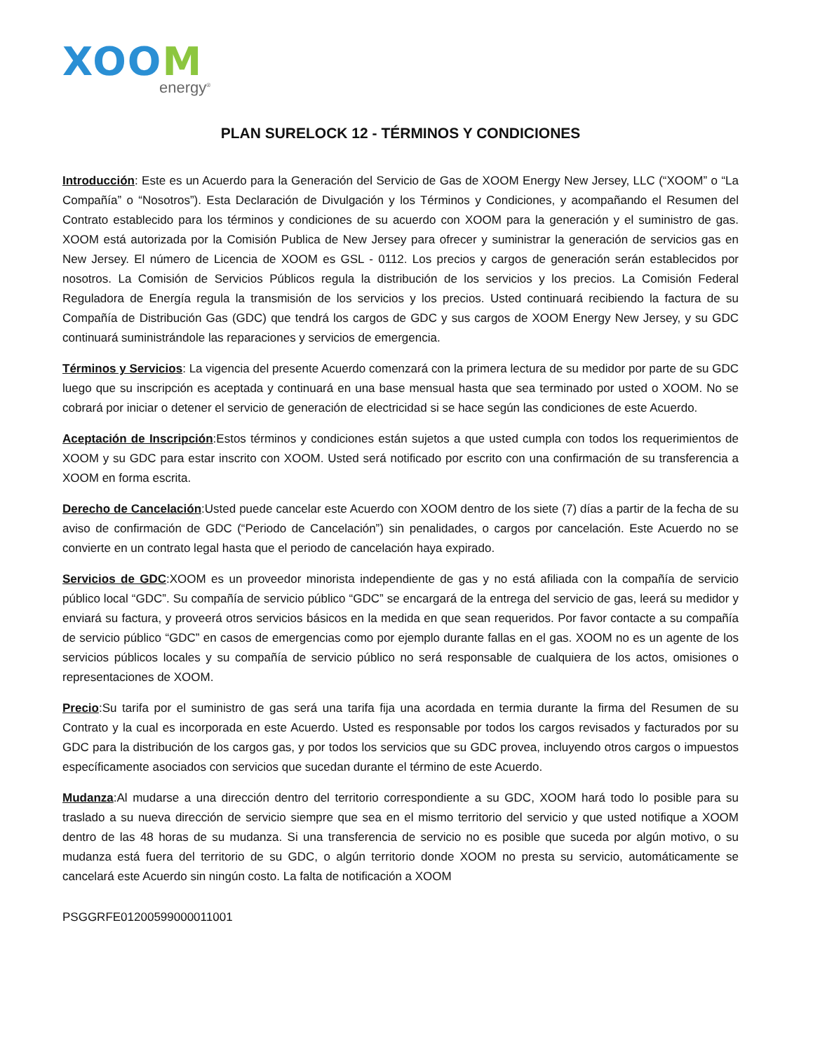XOOM
energy<sup>®</sup>
PLAN SURELOCK 12 - TÉRMINOS Y CONDICIONES
Introducción: Este es un Acuerdo para la Generación del Servicio de Gas de XOOM Energy New Jersey, LLC (“XOOM” o “La Compañía” o “Nosotros”). Esta Declaración de Divulgación y los Términos y Condiciones, y acompañando el Resumen del Contrato establecido para los términos y condiciones de su acuerdo con XOOM para la generación y el suministro de gas. XOOM está autorizada por la Comisión Publica de New Jersey para ofrecer y suministrar la generación de servicios gas en New Jersey. El número de Licencia de XOOM es GSL - 0112. Los precios y cargos de generación serán establecidos por nosotros. La Comisión de Servicios Públicos regula la distribución de los servicios y los precios. La Comisión Federal Reguladora de Energía regula la transmisión de los servicios y los precios. Usted continuará recibiendo la factura de su Compañía de Distribución Gas (GDC) que tendrá los cargos de GDC y sus cargos de XOOM Energy New Jersey, y su GDC continuará suministrándole las reparaciones y servicios de emergencia.
Términos y Servicios: La vigencia del presente Acuerdo comenzará con la primera lectura de su medidor por parte de su GDC luego que su inscripción es aceptada y continuará en una base mensual hasta que sea terminado por usted o XOOM. No se cobrará por iniciar o detener el servicio de generación de electricidad si se hace según las condiciones de este Acuerdo.
Aceptación de Inscripción:Estos términos y condiciones están sujetos a que usted cumpla con todos los requerimientos de XOOM y su GDC para estar inscrito con XOOM. Usted será notificado por escrito con una confirmación de su transferencia a XOOM en forma escrita.
Derecho de Cancelación:Usted puede cancelar este Acuerdo con XOOM dentro de los siete (7) días a partir de la fecha de su aviso de confirmación de GDC (“Periodo de Cancelación”) sin penalidades, o cargos por cancelación. Este Acuerdo no se convierte en un contrato legal hasta que el periodo de cancelación haya expirado.
Servicios de GDC:XOOM es un proveedor minorista independiente de gas y no está afiliada con la compañía de servicio público local “GDC”. Su compañía de servicio público “GDC” se encargará de la entrega del servicio de gas, leerá su medidor y enviará su factura, y proveerá otros servicios básicos en la medida en que sean requeridos. Por favor contacte a su compañía de servicio público “GDC” en casos de emergencias como por ejemplo durante fallas en el gas. XOOM no es un agente de los servicios públicos locales y su compañía de servicio público no será responsable de cualquiera de los actos, omisiones o representaciones de XOOM.
Precio:Su tarifa por el suministro de gas será una tarifa fija una acordada en termia durante la firma del Resumen de su Contrato y la cual es incorporada en este Acuerdo. Usted es responsable por todos los cargos revisados y facturados por su GDC para la distribución de los cargos gas, y por todos los servicios que su GDC provea, incluyendo otros cargos o impuestos específicamente asociados con servicios que sucedan durante el término de este Acuerdo.
Mudanza:Al mudarse a una dirección dentro del territorio correspondiente a su GDC, XOOM hará todo lo posible para su traslado a su nueva dirección de servicio siempre que sea en el mismo territorio del servicio y que usted notifique a XOOM dentro de las 48 horas de su mudanza. Si una transferencia de servicio no es posible que suceda por algún motivo, o su mudanza está fuera del territorio de su GDC, o algún territorio donde XOOM no presta su servicio, automáticamente se cancelará este Acuerdo sin ningún costo. La falta de notificación a XOOM
PSGGRFE01200599000011001